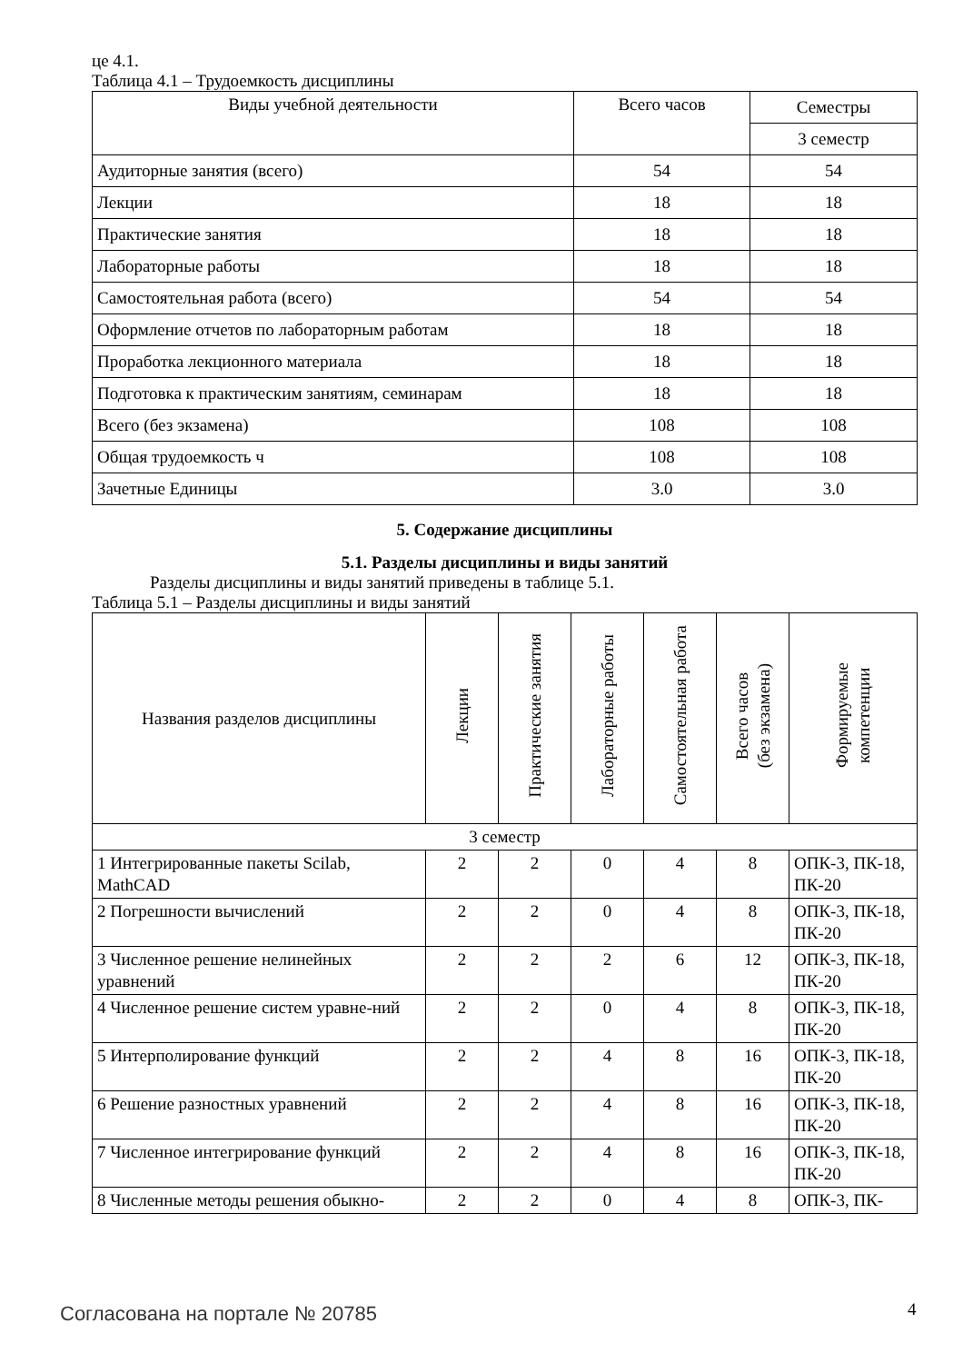це 4.1.
Таблица 4.1 – Трудоемкость дисциплины
| Виды учебной деятельности | Всего часов | Семестры |
| --- | --- | --- |
| | | 3 семестр |
| Аудиторные занятия (всего) | 54 | 54 |
| Лекции | 18 | 18 |
| Практические занятия | 18 | 18 |
| Лабораторные работы | 18 | 18 |
| Самостоятельная работа (всего) | 54 | 54 |
| Оформление отчетов по лабораторным работам | 18 | 18 |
| Проработка лекционного материала | 18 | 18 |
| Подготовка к практическим занятиям, семинарам | 18 | 18 |
| Всего (без экзамена) | 108 | 108 |
| Общая трудоемкость ч | 108 | 108 |
| Зачетные Единицы | 3.0 | 3.0 |
5. Содержание дисциплины
5.1. Разделы дисциплины и виды занятий
Разделы дисциплины и виды занятий приведены в таблице 5.1.
Таблица 5.1 – Разделы дисциплины и виды занятий
| Названия разделов дисциплины | Лекции | Практические занятия | Лабораторные работы | Самостоятельная работа | Всего часов (без экзамена) | Формируемые компетенции |
| --- | --- | --- | --- | --- | --- | --- |
| 3 семестр | | | | | | |
| 1 Интегрированные пакеты Scilab, MathCAD | 2 | 2 | 0 | 4 | 8 | ОПК-3, ПК-18, ПК-20 |
| 2 Погрешности вычислений | 2 | 2 | 0 | 4 | 8 | ОПК-3, ПК-18, ПК-20 |
| 3 Численное решение нелинейных уравнений | 2 | 2 | 2 | 6 | 12 | ОПК-3, ПК-18, ПК-20 |
| 4 Численное решение систем уравне-ний | 2 | 2 | 0 | 4 | 8 | ОПК-3, ПК-18, ПК-20 |
| 5 Интерполирование функций | 2 | 2 | 4 | 8 | 16 | ОПК-3, ПК-18, ПК-20 |
| 6 Решение разностных уравнений | 2 | 2 | 4 | 8 | 16 | ОПК-3, ПК-18, ПК-20 |
| 7 Численное интегрирование функций | 2 | 2 | 4 | 8 | 16 | ОПК-3, ПК-18, ПК-20 |
| 8 Численные методы решения обыкно- | 2 | 2 | 0 | 4 | 8 | ОПК-3, ПК- |
Согласована на портале № 20785 4